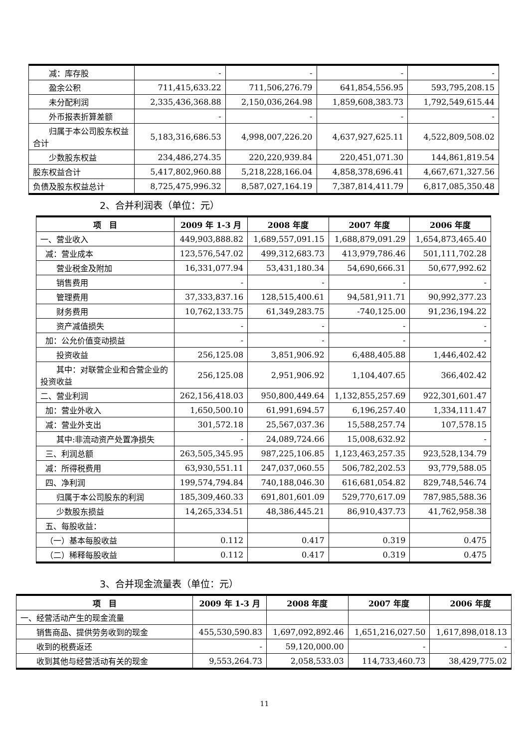| 减：库存股 | - | - | - | - |
| 盈余公积 | 711,415,633.22 | 711,506,276.79 | 641,854,556.95 | 593,795,208.15 |
| 未分配利润 | 2,335,436,368.88 | 2,150,036,264.98 | 1,859,608,383.73 | 1,792,549,615.44 |
| 外币报表折算差额 | - | - | - | - |
| 归属于本公司股东权益合计 | 5,183,316,686.53 | 4,998,007,226.20 | 4,637,927,625.11 | 4,522,809,508.02 |
| 少数股东权益 | 234,486,274.35 | 220,220,939.84 | 220,451,071.30 | 144,861,819.54 |
| 股东权益合计 | 5,417,802,960.88 | 5,218,228,166.04 | 4,858,378,696.41 | 4,667,671,327.56 |
| 负债及股东权益总计 | 8,725,475,996.32 | 8,587,027,164.19 | 7,387,814,411.79 | 6,817,085,350.48 |
2、合并利润表（单位：元）
| 项 目 | 2009 年 1-3 月 | 2008 年度 | 2007 年度 | 2006 年度 |
| --- | --- | --- | --- | --- |
| 一、营业收入 | 449,903,888.82 | 1,689,557,091.15 | 1,688,879,091.29 | 1,654,873,465.40 |
| 减：营业成本 | 123,576,547.02 | 499,312,683.73 | 413,979,786.46 | 501,111,702.28 |
| 营业税金及附加 | 16,331,077.94 | 53,431,180.34 | 54,690,666.31 | 50,677,992.62 |
| 销售费用 | - | - | - | - |
| 管理费用 | 37,333,837.16 | 128,515,400.61 | 94,581,911.71 | 90,992,377.23 |
| 财务费用 | 10,762,133.75 | 61,349,283.75 | -740,125.00 | 91,236,194.22 |
| 资产减值损失 | - | - | - | - |
| 加：公允价值变动损益 | - | - | - | - |
| 投资收益 | 256,125.08 | 3,851,906.92 | 6,488,405.88 | 1,446,402.42 |
| 其中：对联营企业和合营企业的投资收益 | 256,125.08 | 2,951,906.92 | 1,104,407.65 | 366,402.42 |
| 二、营业利润 | 262,156,418.03 | 950,800,449.64 | 1,132,855,257.69 | 922,301,601.47 |
| 加：营业外收入 | 1,650,500.10 | 61,991,694.57 | 6,196,257.40 | 1,334,111.47 |
| 减：营业外支出 | 301,572.18 | 25,567,037.36 | 15,588,257.74 | 107,578.15 |
| 其中:非流动资产处置净损失 | - | 24,089,724.66 | 15,008,632.92 | - |
| 三、利润总额 | 263,505,345.95 | 987,225,106.85 | 1,123,463,257.35 | 923,528,134.79 |
| 减：所得税费用 | 63,930,551.11 | 247,037,060.55 | 506,782,202.53 | 93,779,588.05 |
| 四、净利润 | 199,574,794.84 | 740,188,046.30 | 616,681,054.82 | 829,748,546.74 |
| 归属于本公司股东的利润 | 185,309,460.33 | 691,801,601.09 | 529,770,617.09 | 787,985,588.36 |
| 少数股东损益 | 14,265,334.51 | 48,386,445.21 | 86,910,437.73 | 41,762,958.38 |
| 五、每股收益： | | | | |
| （一）基本每股收益 | 0.112 | 0.417 | 0.319 | 0.475 |
| （二）稀释每股收益 | 0.112 | 0.417 | 0.319 | 0.475 |
3、合并现金流量表（单位：元）
| 项 目 | 2009 年 1-3 月 | 2008 年度 | 2007 年度 | 2006 年度 |
| --- | --- | --- | --- | --- |
| 一、经营活动产生的现金流量 | | | | |
| 销售商品、提供劳务收到的现金 | 455,530,590.83 | 1,697,092,892.46 | 1,651,216,027.50 | 1,617,898,018.13 |
| 收到的税费返还 | - | 59,120,000.00 | - | - |
| 收到其他与经营活动有关的现金 | 9,553,264.73 | 2,058,533.03 | 114,733,460.73 | 38,429,775.02 |
11